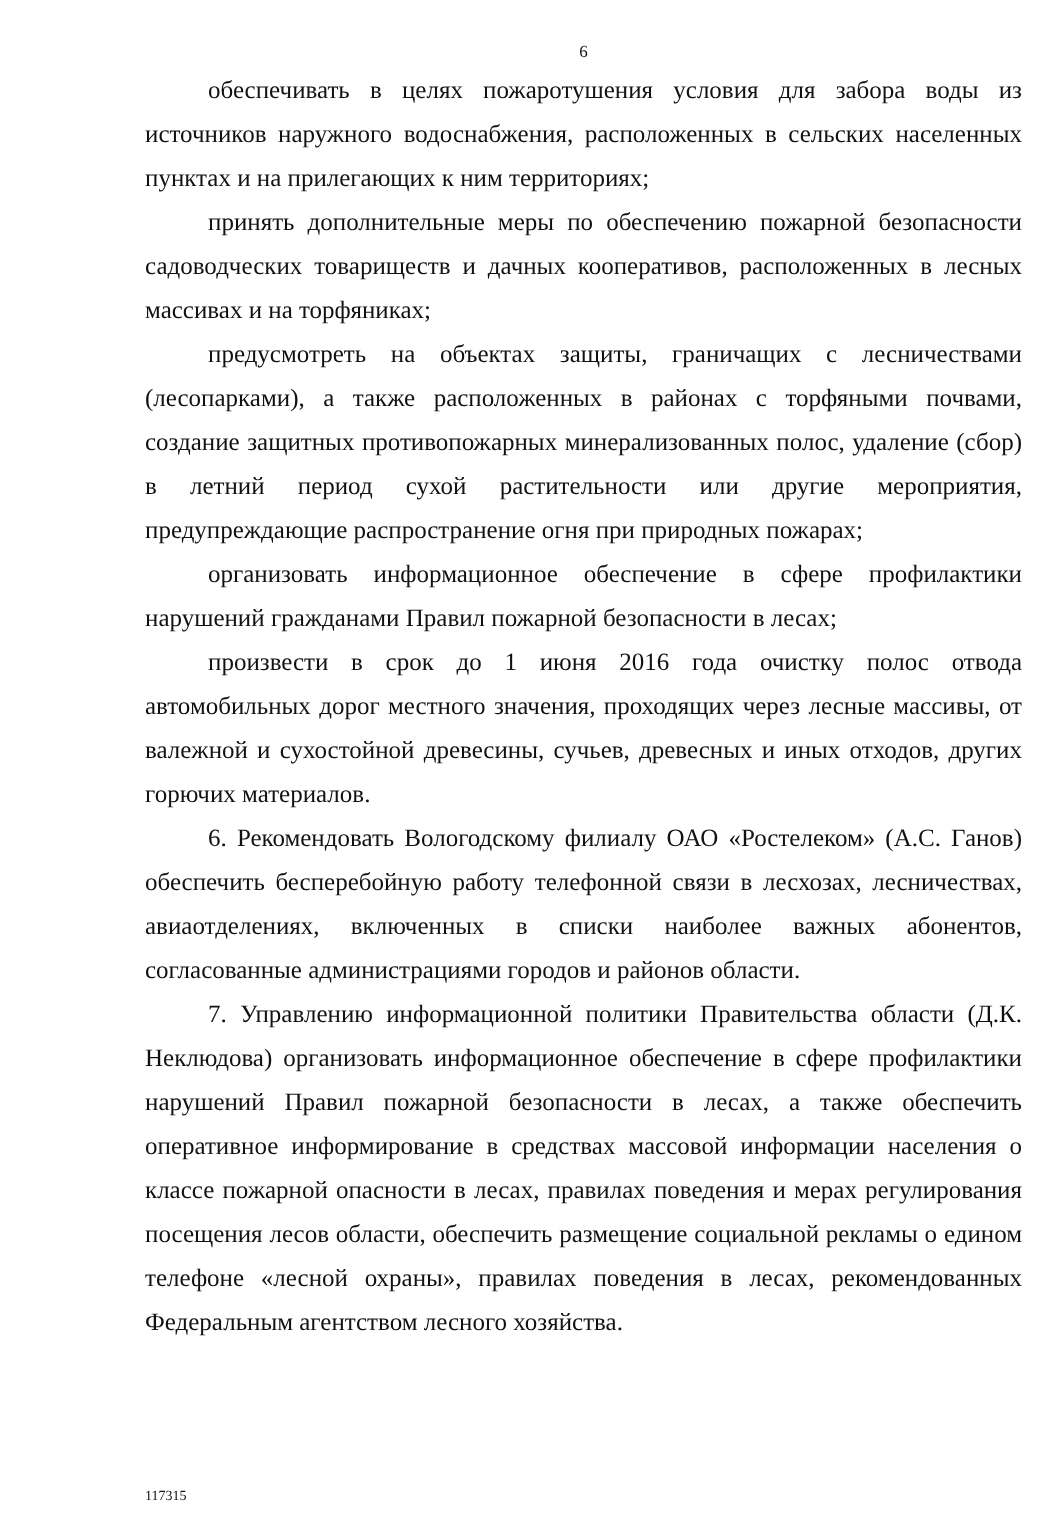6
обеспечивать в целях пожаротушения условия для забора воды из источников наружного водоснабжения, расположенных в сельских населенных пунктах и на прилегающих к ним территориях;
принять дополнительные меры по обеспечению пожарной безопасности садоводческих товариществ и дачных кооперативов, расположенных в лесных массивах и на торфяниках;
предусмотреть на объектах защиты, граничащих с лесничествами (лесопарками), а также расположенных в районах с торфяными почвами, создание защитных противопожарных минерализованных полос, удаление (сбор) в летний период сухой растительности или другие мероприятия, предупреждающие распространение огня при природных пожарах;
организовать информационное обеспечение в сфере профилактики нарушений гражданами Правил пожарной безопасности в лесах;
произвести в срок до 1 июня 2016 года очистку полос отвода автомобильных дорог местного значения, проходящих через лесные массивы, от валежной и сухостойной древесины, сучьев, древесных и иных отходов, других горючих материалов.
6. Рекомендовать Вологодскому филиалу ОАО «Ростелеком» (А.С. Ганов) обеспечить бесперебойную работу телефонной связи в лесхозах, лесничествах, авиаотделениях, включенных в списки наиболее важных абонентов, согласованные администрациями городов и районов области.
7. Управлению информационной политики Правительства области (Д.К. Неклюдова) организовать информационное обеспечение в сфере профилактики нарушений Правил пожарной безопасности в лесах, а также обеспечить оперативное информирование в средствах массовой информации населения о классе пожарной опасности в лесах, правилах поведения и мерах регулирования посещения лесов области, обеспечить размещение социальной рекламы о едином телефоне «лесной охраны», правилах поведения в лесах, рекомендованных Федеральным агентством лесного хозяйства.
117315